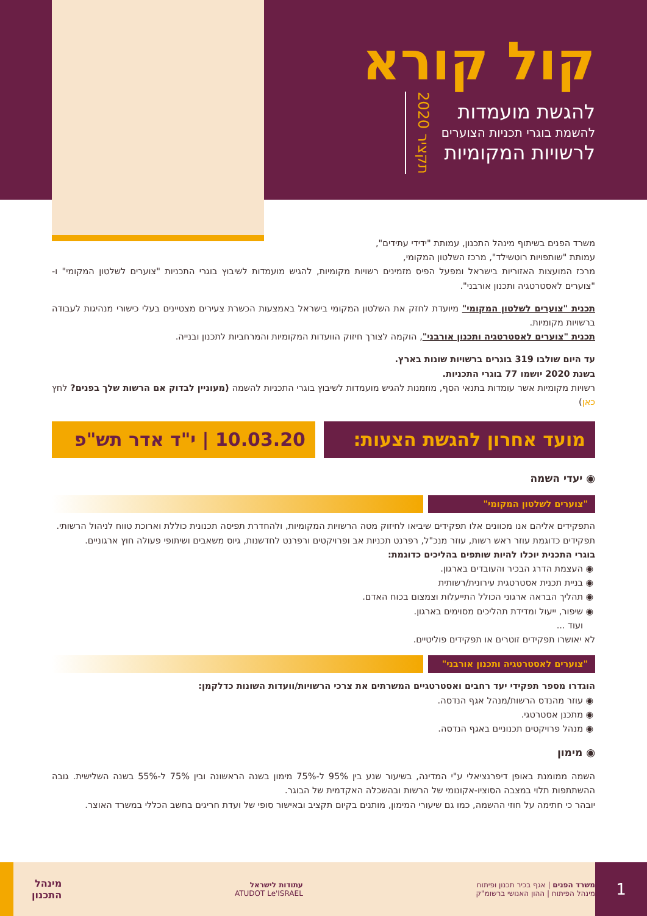קול קורא
להגשת מועמדות
להשמת בוגרי תכניות הצוערים
לרשויות המקומיות
תקציר 2020
משרד הפנים בשיתוף מינהל התכנון, עמותת "ידידי עתידים",
עמותת "שותפויות רוטשילד", מרכז השלטון המקומי,
מרכז המועצות האזוריות בישראל ומפעל הפיס מזמינים רשויות מקומיות, להגיש מועמדות לשיבוץ בוגרי התכניות "צוערים לשלטון המקומי" ו-"צוערים לאסטרטגיה ותכנון אורבני".
תכנית "צוערים לשלטון המקומי" מיועדת לחזק את השלטון המקומי בישראל באמצעות הכשרת צעירים מצטיינים בעלי כישורי מנהיגות לעבודה ברשויות מקומיות.
תכנית "צוערים לאסטרטגיה ותכנון אורבני", הוקמה לצורך חיזוק הוועדות המקומיות והמרחביות לתכנון ובנייה.
עד היום שולבו 319 בוגרים ברשויות שונות בארץ.
בשנת 2020 יושמו 77 בוגרי התכניות.
רשויות מקומיות אשר עומדות בתנאי הסף, מוזמנות להגיש מועמדות לשיבוץ בוגרי התכניות להשמה (מעוניין לבדוק אם הרשות שלך בפנים? לחץ כאן)
מועד אחרון להגשת הצעות: 10.03.20 | י"ד אדר תש"פ
◉ יעדי השמה
"צוערים לשלטון המקומי"
התפקידים אליהם אנו מכוונים אלו תפקידים שיביאו לחיזוק מטה הרשויות המקומיות, ולהחדרת תפיסה תכנונית כוללת וארוכת טווח לניהול הרשותי.
תפקידים כדוגמת עוזר ראש רשות, עוזר מנכ"ל, רפרנט תכניות אב ופרויקטים ורפרנט לחדשנות, גיוס משאבים ושיתופי פעולה חוץ ארגוניים.
בוגרי התכנית יוכלו להיות שותפים בהליכים כדוגמת:
העצמת הדרג הבכיר והעובדים בארגון.
בניית תכנית אסטרטגית עירונית/רשותית
תהליך הבראה ארגוני הכולל התייעלות וצמצום בכוח האדם.
שיפור, ייעול ומדידת תהליכים מסוימים בארגון.
ועוד ...
לא יאושרו תפקידים זוטרים או תפקידים פוליטיים.
"צוערים לאסטרטגיה ותכנון אורבני"
הוגדרו מספר תפקידי יעד רחבים ואסטרטגיים המשרתים את צרכי הרשויות/וועדות השונות כדלקמן:
עוזר מהנדס הרשות/מנהל אגף הנדסה.
מתכנן אסטרטגי.
מנהל פרויקטים תכנוניים באגף הנדסה.
◉ מימון
השמה ממומנת באופן דיפרנציאלי ע"י המדינה, בשיעור שנע בין 95% ל-75% מימון בשנה הראשונה ובין 75% ל-55% בשנה השלישית. גובה ההשתתפות תלוי במצבה הסוציו-אקונומי של הרשות ובהשכלה האקדמית של הבוגר.
יובהר כי חתימה על חוזי ההשמה, כמו גם שיעורי המימון, מותנים בקיום תקציב ובאישור סופי של ועדת חריגים בחשב הכללי במשרד האוצר.
משרד הפנים | אגף בכיר תכנון ופיתוח
מינהל הפיתוח | ההון האנושי ברשומ"ק עתודות לישראל
ATUDOT Le'ISRAEL מינהל
התכנון
1